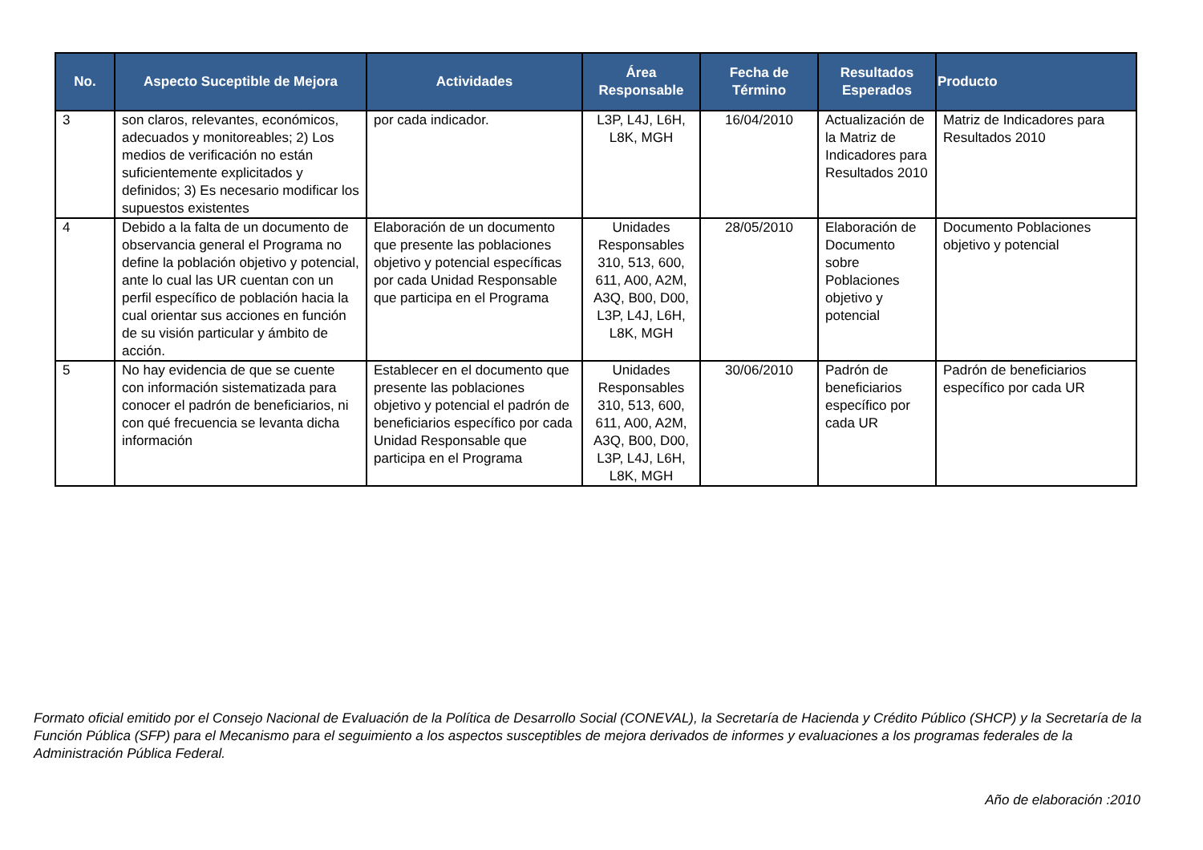| No. | Aspecto Suceptible de Mejora | Actividades | Área Responsable | Fecha de Término | Resultados Esperados | Producto |
| --- | --- | --- | --- | --- | --- | --- |
| 3 | son claros, relevantes, económicos, adecuados y monitoreables; 2) Los medios de verificación no están suficientemente explicitados y definidos; 3) Es necesario modificar los supuestos existentes | por cada indicador. | L3P, L4J, L6H, L8K, MGH | 16/04/2010 | Actualización de la Matriz de Indicadores para Resultados 2010 | Matriz de Indicadores para Resultados 2010 |
| 4 | Debido a la falta de un documento de observancia general el Programa no define la población objetivo y potencial, ante lo cual las UR cuentan con un perfil específico de población hacia la cual orientar sus acciones en función de su visión particular y ámbito de acción. | Elaboración de un documento que presente las poblaciones objetivo y potencial específicas por cada Unidad Responsable que participa en el Programa | Unidades Responsables 310, 513, 600, 611, A00, A2M, A3Q, B00, D00, L3P, L4J, L6H, L8K, MGH | 28/05/2010 | Elaboración de Documento sobre Poblaciones objetivo y potencial | Documento Poblaciones objetivo y potencial |
| 5 | No hay evidencia de que se cuente con información sistematizada para conocer el padrón de beneficiarios, ni con qué frecuencia se levanta dicha información | Establecer en el documento que presente las poblaciones objetivo y potencial el padrón de beneficiarios específico por cada Unidad Responsable que participa en el Programa | Unidades Responsables 310, 513, 600, 611, A00, A2M, A3Q, B00, D00, L3P, L4J, L6H, L8K, MGH | 30/06/2010 | Padrón de beneficiarios específico por cada UR | Padrón de beneficiarios específico por cada UR |
Formato oficial emitido por el Consejo Nacional de Evaluación de la Política de Desarrollo Social (CONEVAL), la Secretaría de Hacienda y Crédito Público (SHCP) y la Secretaría de la Función Pública (SFP) para el Mecanismo para el seguimiento a los aspectos susceptibles de mejora derivados de informes y evaluaciones a los programas federales de la Administración Pública Federal.
Año de elaboración :2010